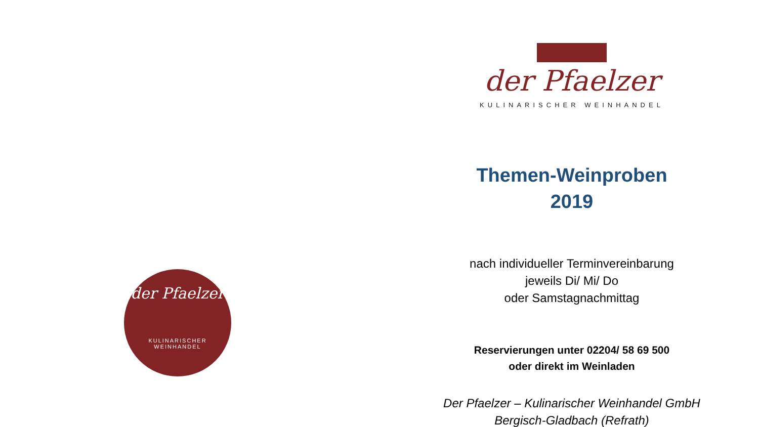der Pfaelzer
KULINARISCHER WEINHANDEL
der Pfaelzer
KULINARISCHER WEINHANDEL
Themen-Weinproben
2019
nach individueller Terminvereinbarung
jeweils Di/ Mi/ Do
oder Samstagnachmittag
Reservierungen unter 02204/ 58 69 500
oder direkt im Weinladen
Der Pfaelzer – Kulinarischer Weinhandel GmbH
Bergisch-Gladbach (Refrath)